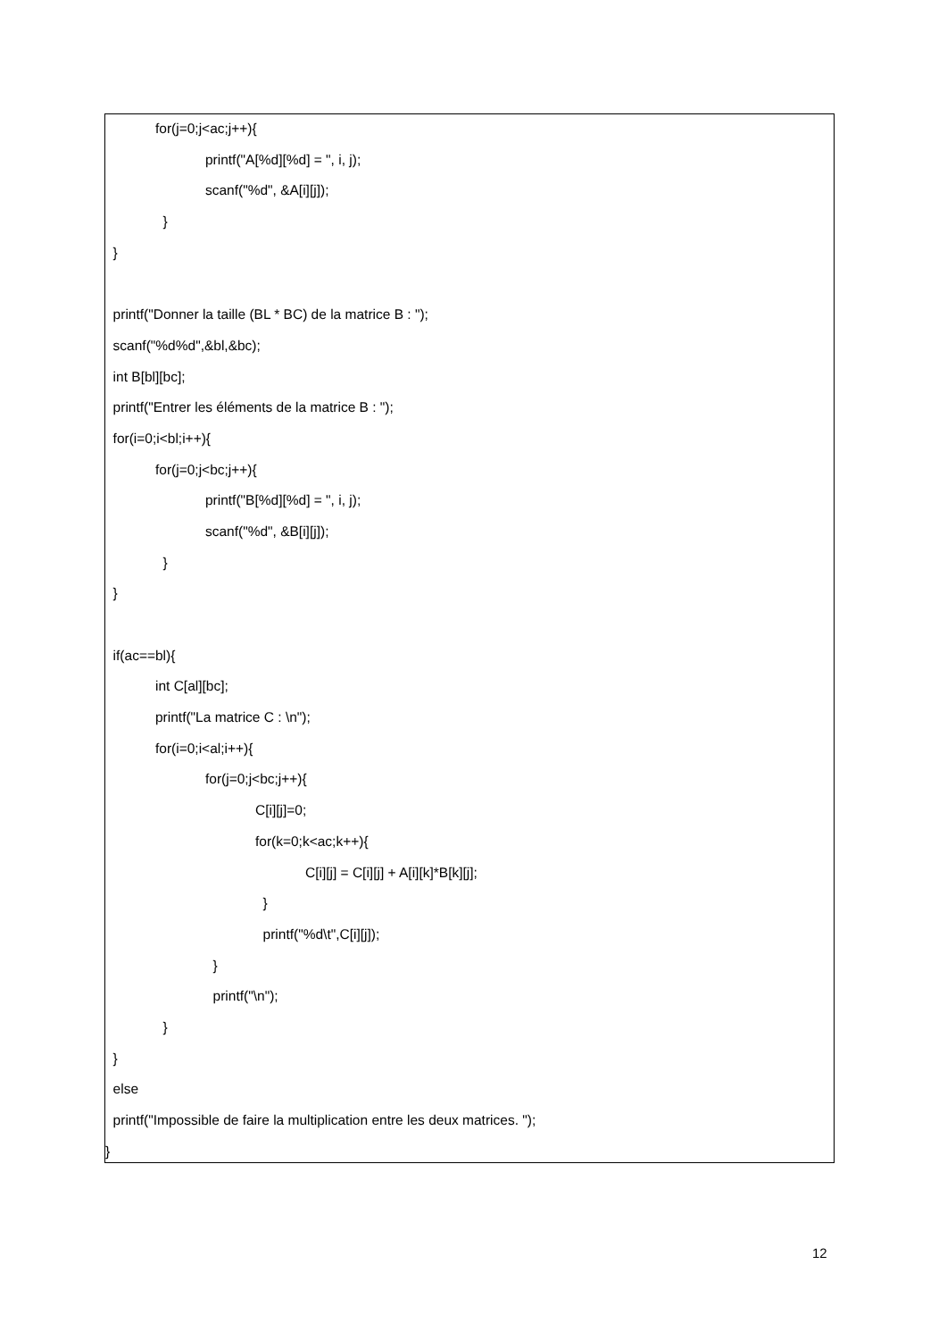for(j=0;j<ac;j++){
printf("A[%d][%d] = ", i, j);
scanf("%d", &A[i][j]);
}
}
printf("Donner la taille (BL * BC) de la matrice B : ");
scanf("%d%d",&bl,&bc);
int B[bl][bc];
printf("Entrer les éléments de la matrice B : ");
for(i=0;i<bl;i++){
for(j=0;j<bc;j++){
printf("B[%d][%d] = ", i, j);
scanf("%d", &B[i][j]);
}
}
if(ac==bl){
int C[al][bc];
printf("La matrice C : \n");
for(i=0;i<al;i++){
for(j=0;j<bc;j++){
C[i][j]=0;
for(k=0;k<ac;k++){
C[i][j] = C[i][j] + A[i][k]*B[k][j];
}
printf("%d\t",C[i][j]);
}
printf("\n");
}
}
else
printf("Impossible de faire la multiplication entre les deux matrices. ");
}
12